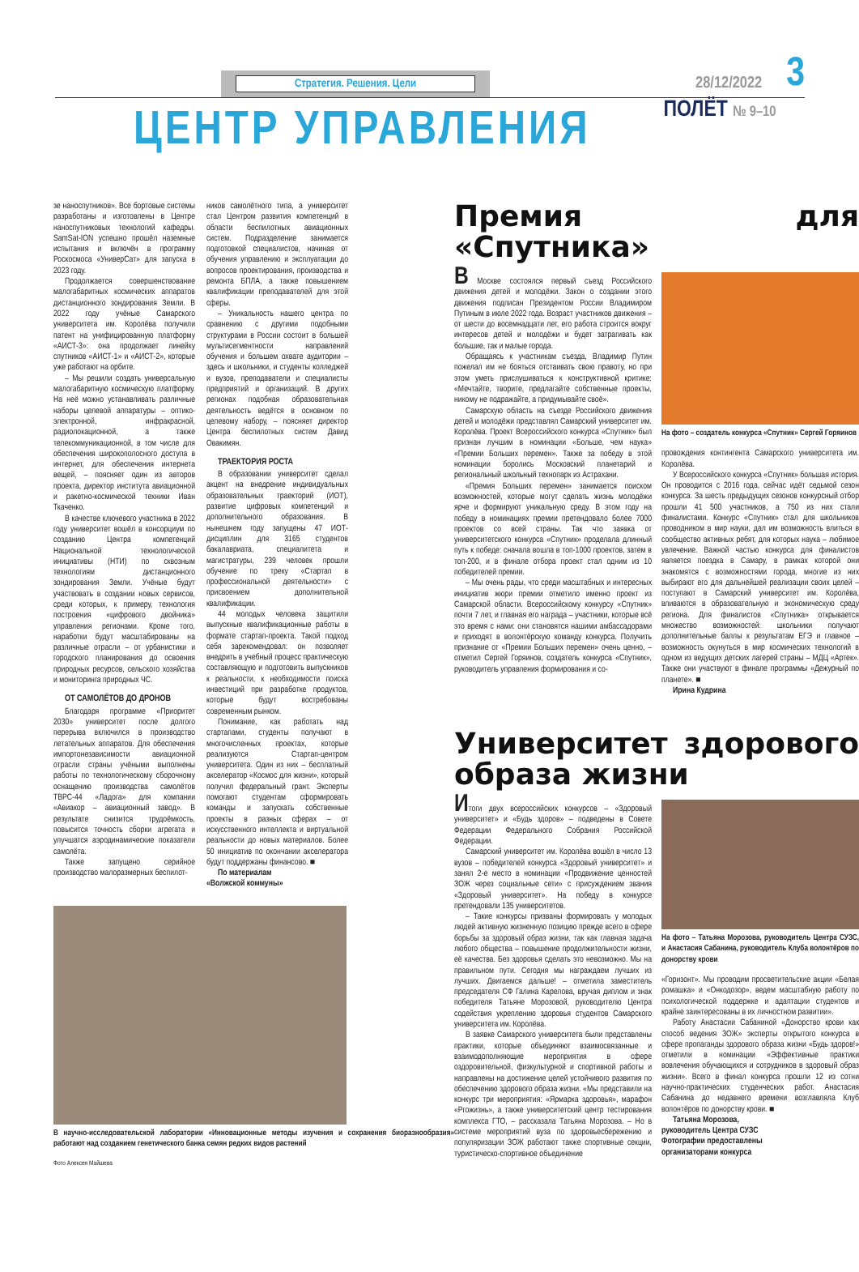Стратегия. Решения. Цели
28/12/2022
3
ЦЕНТР УПРАВЛЕНИЯ
ПОЛЁТ № 9–10
зе наноспутников». Все бортовые системы разработаны и изготовлены в Центре наноспутниковых технологий кафедры. SamSat-ION успешно прошёл наземные испытания и включён в программу Роскосмоса «УниверСат» для запуска в 2023 году.
Продолжается совершенствование малогабаритных космических аппаратов дистанционного зондирования Земли. В 2022 году учёные Самарского университета им. Королёва получили патент на унифицированную платформу «АИСТ-3»: она продолжает линейку спутников «АИСТ-1» и «АИСТ-2», которые уже работают на орбите.
– Мы решили создать универсальную малогабаритную космическую платформу. На неё можно устанавливать различные наборы целевой аппаратуры – оптико-электронной, инфракрасной, радиолокационной, а также телекоммуникационной, в том числе для обеспечения широкополосного доступа в интернет, для обеспечения интернета вещей, – поясняет один из авторов проекта, директор института авиационной и ракетно-космической техники Иван Ткаченко.
В качестве ключевого участника в 2022 году университет вошёл в консорциум по созданию Центра компетенций Национальной технологической инициативы (НТИ) по сквозным технологиям дистанционного зондирования Земли. Учёные будут участвовать в создании новых сервисов, среди которых, к примеру, технология построения «цифрового двойника» управления регионами. Кроме того, наработки будут масштабированы на различные отрасли – от урбанистики и городского планирования до освоения природных ресурсов, сельского хозяйства и мониторинга природных ЧС.
ОТ САМОЛЁТОВ ДО ДРОНОВ
Благодаря программе «Приоритет 2030» университет после долгого перерыва включился в производство летательных аппаратов. Для обеспечения импортонезависимости авиационной отрасли страны учёными выполнены работы по технологическому сборочному оснащению производства самолётов ТВРС-44 «Ладога» для компании «Авиакор – авиационный завод». В результате снизится трудоёмкость, повысится точность сборки агрегата и улучшатся аэродинамические показатели самолёта.
Также запущено серийное производство малоразмерных беспилот-
ников самолётного типа, а университет стал Центром развития компетенций в области беспилотных авиационных систем. Подразделение занимается подготовкой специалистов, начиная от обучения управлению и эксплуатации до вопросов проектирования, производства и ремонта БПЛА, а также повышением квалификации преподавателей для этой сферы.
– Уникальность нашего центра по сравнению с другими подобными структурами в России состоит в большей мультисегментности направлений обучения и большем охвате аудитории – здесь и школьники, и студенты колледжей и вузов, преподаватели и специалисты предприятий и организаций. В других регионах подобная образовательная деятельность ведётся в основном по целевому набору, – поясняет директор Центра беспилотных систем Давид Овакимян.
ТРАЕКТОРИЯ РОСТА
В образовании университет сделал акцент на внедрение индивидуальных образовательных траекторий (ИОТ), развитие цифровых компетенций и дополнительного образования. В нынешнем году запущены 47 ИОТ-дисциплин для 3165 студентов бакалавриата, специалитета и магистратуры, 239 человек прошли обучение по треку «Стартап в профессиональной деятельности» с присвоением дополнительной квалификации.
44 молодых человека защитили выпускные квалификационные работы в формате стартап-проекта. Такой подход себя зарекомендовал: он позволяет внедрить в учебный процесс практическую составляющую и подготовить выпускников к реальности, к необходимости поиска инвестиций при разработке продуктов, которые будут востребованы современным рынком.
Понимание, как работать над стартапами, студенты получают в многочисленных проектах, которые реализуются Стартап-центром университета. Один из них – бесплатный акселератор «Космос для жизни», который получил федеральный грант. Эксперты помогают студентам сформировать команды и запускать собственные проекты в разных сферах – от искусственного интеллекта и виртуальной реальности до новых материалов. Более 50 инициатив по окончании акселератора будут поддержаны финансово. ■
По материалам
«Волжской коммуны»
В научно-исследовательской лаборатории «Инновационные методы изучения и сохранения биоразнообразия» работают над созданием генетического банка семян редких видов растений
Фото Алексея Майшева
Премия для «Спутника»
В Москве состоялся первый съезд Российского движения детей и молодёжи. Закон о создании этого движения подписан Президентом России Владимиром Путиным в июле 2022 года. Возраст участников движения – от шести до восемнадцати лет, его работа строится вокруг интересов детей и молодёжи и будет затрагивать как большие, так и малые города.
Обращаясь к участникам съезда, Владимир Путин пожелал им не бояться отстаивать свою правоту, но при этом уметь прислушиваться к конструктивной критике: «Мечтайте, творите, предлагайте собственные проекты, никому не подражайте, а придумывайте своё».
Самарскую область на съезде Российского движения детей и молодёжи представлял Самарский университет им. Королёва. Проект Всероссийского конкурса «Спутник» был признан лучшим в номинации «Больше, чем наука» «Премии Больших перемен». Также за победу в этой номинации боролись Московский планетарий и региональный школьный технопарк из Астрахани.
«Премия Больших перемен» занимается поиском возможностей, которые могут сделать жизнь молодёжи ярче и формируют уникальную среду. В этом году на победу в номинациях премии претендовало более 7000 проектов со всей страны. Так что заявка от университетского конкурса «Спутник» проделала длинный путь к победе: сначала вошла в топ-1000 проектов, затем в топ-200, и в финале отбора проект стал одним из 10 победителей премии.
– Мы очень рады, что среди масштабных и интересных инициатив жюри премии отметило именно проект из Самарской области. Всероссийскому конкурсу «Спутник» почти 7 лет, и главная его награда – участники, которые всё это время с нами: они становятся нашими амбассадорами и приходят в волонтёрскую команду конкурса. Получить признание от «Премии Больших перемен» очень ценно, – отметил Сергей Горяинов, создатель конкурса «Спутник», руководитель управления формирования и со-
На фото – создатель конкурса «Спутник» Сергей Горяинов
провождения контингента Самарского университета им. Королёва.
У Всероссийского конкурса «Спутник» большая история. Он проводится с 2016 года, сейчас идёт седьмой сезон конкурса. За шесть предыдущих сезонов конкурсный отбор прошли 41 500 участников, а 750 из них стали финалистами. Конкурс «Спутник» стал для школьников проводником в мир науки, дал им возможность влиться в сообщество активных ребят, для которых наука – любимое увлечение. Важной частью конкурса для финалистов является поездка в Самару, в рамках которой они знакомятся с возможностями города, многие из них выбирают его для дальнейшей реализации своих целей – поступают в Самарский университет им. Королёва, вливаются в образовательную и экономическую среду региона. Для финалистов «Спутника» открывается множество возможностей: школьники получают дополнительные баллы к результатам ЕГЭ и главное – возможность окунуться в мир космических технологий в одном из ведущих детских лагерей страны – МДЦ «Артек». Также они участвуют в финале программы «Дежурный по планете». ■
Ирина Кудрина
Университет здорового образа жизни
Итоги двух всероссийских конкурсов – «Здоровый университет» и «Будь здоров» – подведены в Совете Федерации Федерального Собрания Российской Федерации.
Самарский университет им. Королёва вошёл в число 13 вузов – победителей конкурса «Здоровый университет» и занял 2-е место в номинации «Продвижение ценностей ЗОЖ через социальные сети» с присуждением звания «Здоровый университет». На победу в конкурсе претендовали 135 университетов.
– Такие конкурсы призваны формировать у молодых людей активную жизненную позицию прежде всего в сфере борьбы за здоровый образ жизни, так как главная задача любого общества – повышение продолжительности жизни, её качества. Без здоровья сделать это невозможно. Мы на правильном пути. Сегодня мы награждаем лучших из лучших. Двигаемся дальше! – отметила заместитель председателя СФ Галина Карелова, вручая диплом и знак победителя Татьяне Морозовой, руководителю Центра содействия укреплению здоровья студентов Самарского университета им. Королёва.
В заявке Самарского университета были представлены практики, которые объединяют взаимосвязанные и взаимодополняющие мероприятия в сфере оздоровительной, физкультурной и спортивной работы и направлены на достижение целей устойчивого развития по обеспечению здорового образа жизни. «Мы представили на конкурс три мероприятия: «Ярмарка здоровья», марафон «Ргожизнь», а также университетский центр тестирования комплекса ГТО, – рассказала Татьяна Морозова. – Но в системе мероприятий вуза по здоровьесбережению и популяризации ЗОЖ работают также спортивные секции, туристическо-спортивное объединение
На фото – Татьяна Морозова, руководитель Центра СУЗС, и Анастасия Сабанина, руководитель Клуба волонтёров по донорству крови
«Горизонт». Мы проводим просветительские акции «Белая ромашка» и «Онкодозор», ведем масштабную работу по психологической поддержке и адаптации студентов и крайне заинтересованы в их личностном развитии».
Работу Анастасии Сабаниной «Донорство крови как способ ведения ЗОЖ» эксперты открытого конкурса в сфере пропаганды здорового образа жизни «Будь здоров!» отметили в номинации «Эффективные практики вовлечения обучающихся и сотрудников в здоровый образ жизни». Всего в финал конкурса прошли 12 из сотни научно-практических студенческих работ. Анастасия Сабанина до недавнего времени возглавляла Клуб волонтёров по донорству крови. ■
Татьяна Морозова,
руководитель Центра СУЗС
Фотографии предоставлены
организаторами конкурса